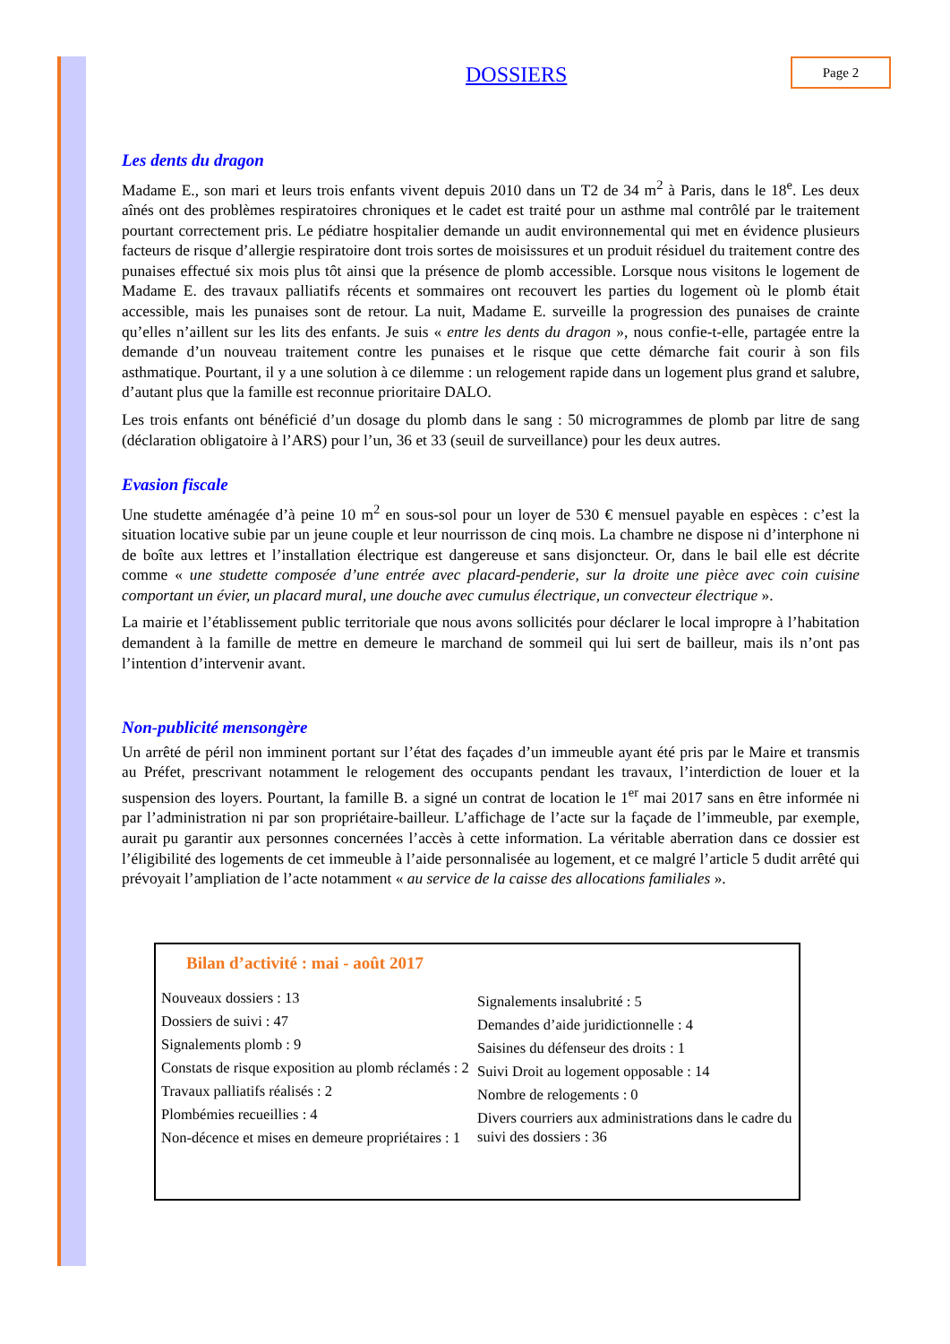DOSSIERS Page 2
Les dents du dragon
Madame E., son mari et leurs trois enfants vivent depuis 2010 dans un T2 de 34 m<sup>2</sup> à Paris, dans le 18<sup>e</sup>. Les deux aînés ont des problèmes respiratoires chroniques et le cadet est traité pour un asthme mal contrôlé par le traitement pourtant correctement pris. Le pédiatre hospitalier demande un audit environnemental qui met en évidence plusieurs facteurs de risque d’allergie respiratoire dont trois sortes de moisissures et un produit résiduel du traitement contre des punaises effectué six mois plus tôt ainsi que la présence de plomb accessible. Lorsque nous visitons le logement de Madame E. des travaux palliatifs récents et sommaires ont recouvert les parties du logement où le plomb était accessible, mais les punaises sont de retour. La nuit, Madame E. surveille la progression des punaises de crainte qu’elles n’aillent sur les lits des enfants. Je suis « entre les dents du dragon », nous confie-t-elle, partagée entre la demande d’un nouveau traitement contre les punaises et le risque que cette démarche fait courir à son fils asthmatique. Pourtant, il y a une solution à ce dilemme : un relogement rapide dans un logement plus grand et salubre, d’autant plus que la famille est reconnue prioritaire DALO.
Les trois enfants ont bénéficié d’un dosage du plomb dans le sang : 50 microgrammes de plomb par litre de sang (déclaration obligatoire à l’ARS) pour l’un, 36 et 33 (seuil de surveillance) pour les deux autres.
Evasion fiscale
Une studette aménagée d’à peine 10 m<sup>2</sup> en sous-sol pour un loyer de 530 € mensuel payable en espèces : c’est la situation locative subie par un jeune couple et leur nourrisson de cinq mois. La chambre ne dispose ni d’interphone ni de boîte aux lettres et l’installation électrique est dangereuse et sans disjoncteur. Or, dans le bail elle est décrite comme « une studette composée d’une entrée avec placard-penderie, sur la droite une pièce avec coin cuisine comportant un évier, un placard mural, une douche avec cumulus électrique, un convecteur électrique ».
La mairie et l’établissement public territoriale que nous avons sollicités pour déclarer le local impropre à l’habitation demandent à la famille de mettre en demeure le marchand de sommeil qui lui sert de bailleur, mais ils n’ont pas l’intention d’intervenir avant.
Non-publicité mensongère
Un arrêté de péril non imminent portant sur l’état des façades d’un immeuble ayant été pris par le Maire et transmis au Préfet, prescrivant notamment le relogement des occupants pendant les travaux, l’interdiction de louer et la suspension des loyers. Pourtant, la famille B. a signé un contrat de location le 1<sup>er</sup> mai 2017 sans en être informée ni par l’administration ni par son propriétaire-bailleur. L’affichage de l’acte sur la façade de l’immeuble, par exemple, aurait pu garantir aux personnes concernées l’accès à cette information. La véritable aberration dans ce dossier est l’éligibilité des logements de cet immeuble à l’aide personnalisée au logement, et ce malgré l’article 5 dudit arrêté qui prévoyait l’ampliation de l’acte notamment « au service de la caisse des allocations familiales ».
Bilan d’activité : mai - août 2017
Nouveaux dossiers : 13
Dossiers de suivi : 47
Signalements plomb : 9
Constats de risque exposition au plomb réclamés : 2
Travaux palliatifs réalisés : 2
Plombémies recueillies : 4
Non-décence et mises en demeure propriétaires : 1
Signalements insalubrité : 5
Demandes d’aide juridictionnelle : 4
Saisines du défenseur des droits : 1
Suivi Droit au logement opposable : 14
Nombre de relogements : 0
Divers courriers aux administrations dans le cadre du suivi des dossiers : 36